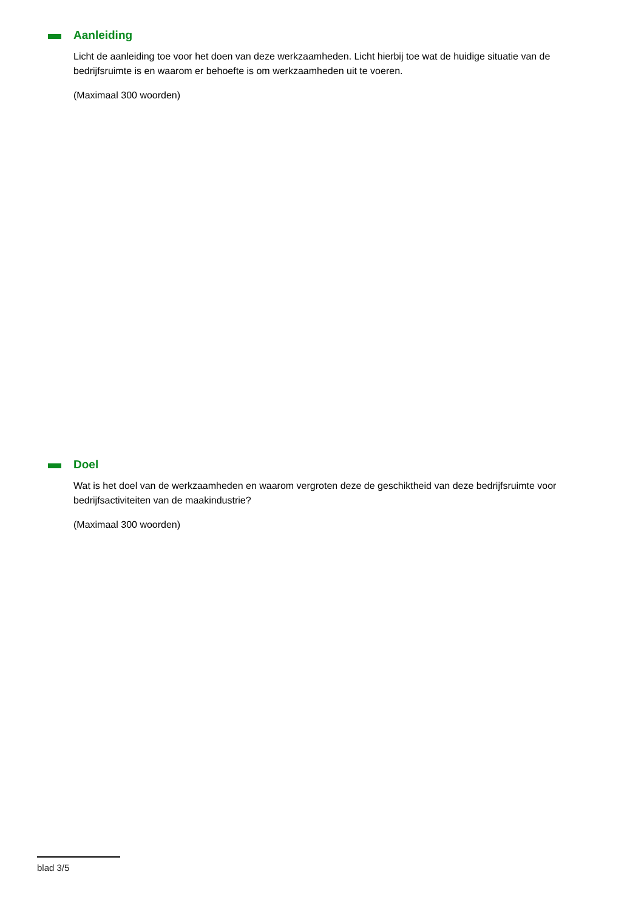Aanleiding
Licht de aanleiding toe voor het doen van deze werkzaamheden. Licht hierbij toe wat de huidige situatie van de bedrijfsruimte is en waarom er behoefte is om werkzaamheden uit te voeren.
(Maximaal 300 woorden)
Doel
Wat is het doel van de werkzaamheden en waarom vergroten deze de geschiktheid van deze bedrijfsruimte voor bedrijfsactiviteiten van de maakindustrie?
(Maximaal 300 woorden)
blad 3/5